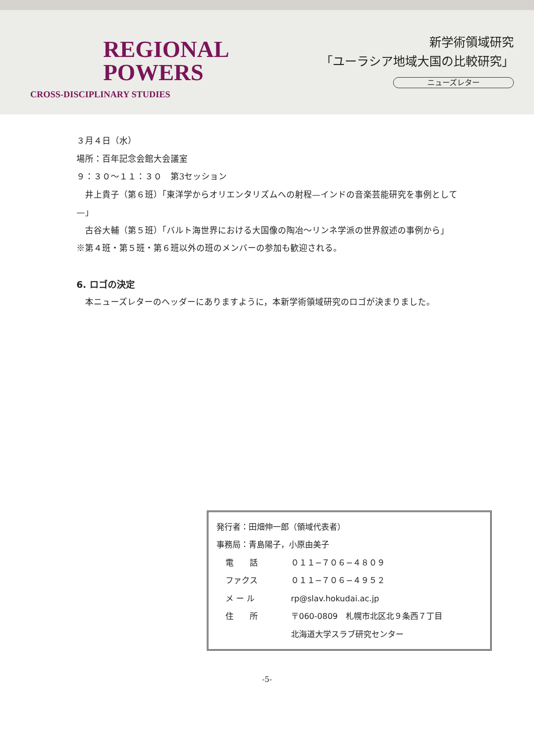REGIONAL
POWERS
CROSS-DISCIPLINARY STUDIES
新学術領域研究
「ユーラシア地域大国の比較研究」
ニューズレター
３月４日（水）
場所：百年記念会館大会議室
９：３０〜１１：３０　第3セッション
　井上貴子（第６班）「東洋学からオリエンタリズムへの射程—インドの音楽芸能研究を事例として—」
　古谷大輔（第５班）「バルト海世界における大国像の陶冶〜リンネ学派の世界叙述の事例から」
※第４班・第５班・第６班以外の班のメンバーの参加も歓迎される。
6. ロゴの決定
　本ニューズレターのヘッダーにありますように，本新学術領域研究のロゴが決まりました。
発行者：田畑伸一郎（領域代表者）
事務局：青島陽子，小原由美子
電　　話 ０１１−７０６−４８０９
ファクス ０１１−７０６−４９５２
メ ー ル rp@slav.hokudai.ac.jp
住　　所 〒060-0809　札幌市北区北９条西７丁目
北海道大学スラブ研究センター
-5-